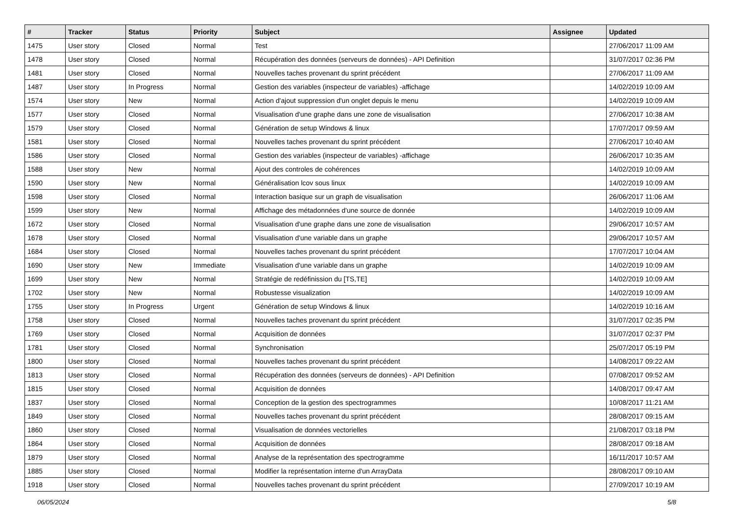| # | Tracker | Status | Priority | Subject | Assignee | Updated |
| --- | --- | --- | --- | --- | --- | --- |
| 1475 | User story | Closed | Normal | Test | | 27/06/2017 11:09 AM |
| 1478 | User story | Closed | Normal | Récupération des données (serveurs de données) - API Definition | | 31/07/2017 02:36 PM |
| 1481 | User story | Closed | Normal | Nouvelles taches provenant du sprint précédent | | 27/06/2017 11:09 AM |
| 1487 | User story | In Progress | Normal | Gestion des variables (inspecteur de variables) -affichage | | 14/02/2019 10:09 AM |
| 1574 | User story | New | Normal | Action d'ajout suppression d'un onglet depuis le menu | | 14/02/2019 10:09 AM |
| 1577 | User story | Closed | Normal | Visualisation d'une graphe dans une zone de visualisation | | 27/06/2017 10:38 AM |
| 1579 | User story | Closed | Normal | Génération de setup Windows & linux | | 17/07/2017 09:59 AM |
| 1581 | User story | Closed | Normal | Nouvelles taches provenant du sprint précédent | | 27/06/2017 10:40 AM |
| 1586 | User story | Closed | Normal | Gestion des variables (inspecteur de variables) -affichage | | 26/06/2017 10:35 AM |
| 1588 | User story | New | Normal | Ajout des controles de cohérences | | 14/02/2019 10:09 AM |
| 1590 | User story | New | Normal | Généralisation lcov sous linux | | 14/02/2019 10:09 AM |
| 1598 | User story | Closed | Normal | Interaction basique sur un graph de visualisation | | 26/06/2017 11:06 AM |
| 1599 | User story | New | Normal | Affichage des métadonnées d'une source de donnée | | 14/02/2019 10:09 AM |
| 1672 | User story | Closed | Normal | Visualisation d'une graphe dans une zone de visualisation | | 29/06/2017 10:57 AM |
| 1678 | User story | Closed | Normal | Visualisation d'une variable dans un graphe | | 29/06/2017 10:57 AM |
| 1684 | User story | Closed | Normal | Nouvelles taches provenant du sprint précédent | | 17/07/2017 10:04 AM |
| 1690 | User story | New | Immediate | Visualisation d'une variable dans un graphe | | 14/02/2019 10:09 AM |
| 1699 | User story | New | Normal | Stratégie de redéfinission du [TS,TE] | | 14/02/2019 10:09 AM |
| 1702 | User story | New | Normal | Robustesse visualization | | 14/02/2019 10:09 AM |
| 1755 | User story | In Progress | Urgent | Génération de setup Windows & linux | | 14/02/2019 10:16 AM |
| 1758 | User story | Closed | Normal | Nouvelles taches provenant du sprint précédent | | 31/07/2017 02:35 PM |
| 1769 | User story | Closed | Normal | Acquisition de données | | 31/07/2017 02:37 PM |
| 1781 | User story | Closed | Normal | Synchronisation | | 25/07/2017 05:19 PM |
| 1800 | User story | Closed | Normal | Nouvelles taches provenant du sprint précédent | | 14/08/2017 09:22 AM |
| 1813 | User story | Closed | Normal | Récupération des données (serveurs de données) - API Definition | | 07/08/2017 09:52 AM |
| 1815 | User story | Closed | Normal | Acquisition de données | | 14/08/2017 09:47 AM |
| 1837 | User story | Closed | Normal | Conception de la gestion des spectrogrammes | | 10/08/2017 11:21 AM |
| 1849 | User story | Closed | Normal | Nouvelles taches provenant du sprint précédent | | 28/08/2017 09:15 AM |
| 1860 | User story | Closed | Normal | Visualisation de données vectorielles | | 21/08/2017 03:18 PM |
| 1864 | User story | Closed | Normal | Acquisition de données | | 28/08/2017 09:18 AM |
| 1879 | User story | Closed | Normal | Analyse de la représentation des spectrogramme | | 16/11/2017 10:57 AM |
| 1885 | User story | Closed | Normal | Modifier la représentation interne d'un ArrayData | | 28/08/2017 09:10 AM |
| 1918 | User story | Closed | Normal | Nouvelles taches provenant du sprint précédent | | 27/09/2017 10:19 AM |
06/05/2024 5/8